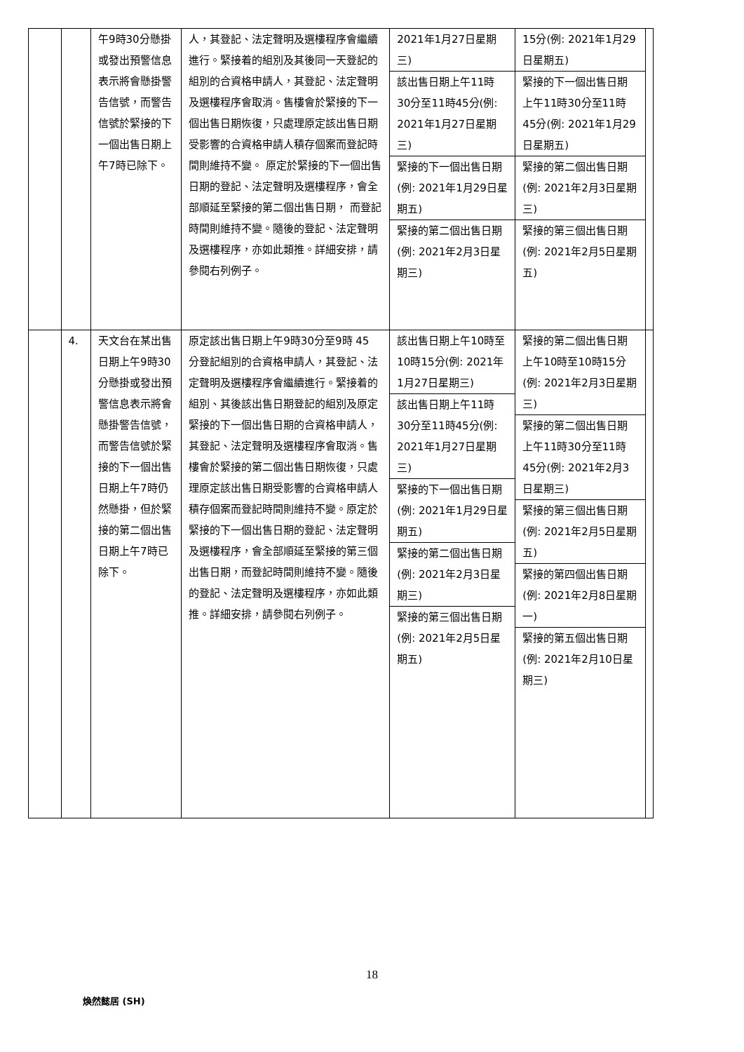| | | 午9時30分懸掛或發出預警信息表示將會懸掛警告信號，而警告信號於緊接的下一個出售日期上午7時已除下。 | 人，其登記、法定聲明及選樓程序會繼續進行。緊接着的組別及其後同一天登記的組別的合資格申請人，其登記、法定聲明及選樓程序會取消。售樓會於緊接的下一個出售日期恢復，只處理原定該出售日期受影響的合資格申請人積存個案而登記時間則維持不變。 原定於緊接的下一個出售日期的登記、法定聲明及選樓程序，會全部順延至緊接的第二個出售日期， 而登記時間則維持不變。隨後的登記、法定聲明及選樓程序，亦如此類推。詳細安排，請參閱右列例子。 | 2021年1月27日星期三) 該出售日期上午11時30分至11時45分(例: 2021年1月27日星期三) 緊接的下一個出售日期(例: 2021年1月29日星期五) 緊接的第二個出售日期 (例: 2021年2月3日星期三) | 15分(例: 2021年1月29日星期五) 緊接的下一個出售日期上午11時30分至11時45分(例: 2021年1月29日星期五) 緊接的第二個出售日期 (例: 2021年2月3日星期三) 緊接的第三個出售日期 (例: 2021年2月5日星期五) | |
| | 4. | 天文台在某出售日期上午9時30分懸掛或發出預警信息表示將會懸掛警告信號，而警告信號於緊接的下一個出售日期上午7時仍然懸掛，但於緊接的第二個出售日期上午7時已除下。 | 原定該出售日期上午9時30分至9時 45 分登記組別的合資格申請人，其登記、法定聲明及選樓程序會繼續進行。緊接着的組別、其後該出售日期登記的組別及原定緊接的下一個出售日期的合資格申請人，其登記、法定聲明及選樓程序會取消。售樓會於緊接的第二個出售日期恢復，只處理原定該出售日期受影響的合資格申請人積存個案而登記時間則維持不變。原定於緊接的下一個出售日期的登記、法定聲明及選樓程序，會全部順延至緊接的第三個出售日期，而登記時間則維持不變。隨後的登記、法定聲明及選樓程序，亦如此類推。詳細安排，請參閱右列例子。 | 該出售日期上午10時至10時15分(例: 2021年1月27日星期三) 該出售日期上午11時30分至11時45分(例: 2021年1月27日星期三) 緊接的下一個出售日期 (例: 2021年1月29日星期五) 緊接的第二個出售日期 (例: 2021年2月3日星期三) 緊接的第三個出售日期 (例: 2021年2月5日星期五) | 緊接的第二個出售日期上午10時至10時15分(例: 2021年2月3日星期三) 緊接的第二個出售日期上午11時30分至11時45分(例: 2021年2月3日星期三) 緊接的第三個出售日期 (例: 2021年2月5日星期五) 緊接的第四個出售日期 (例: 2021年2月8日星期一) 緊接的第五個出售日期(例: 2021年2月10日星期三) | |
18
煥然懿居 (SH)